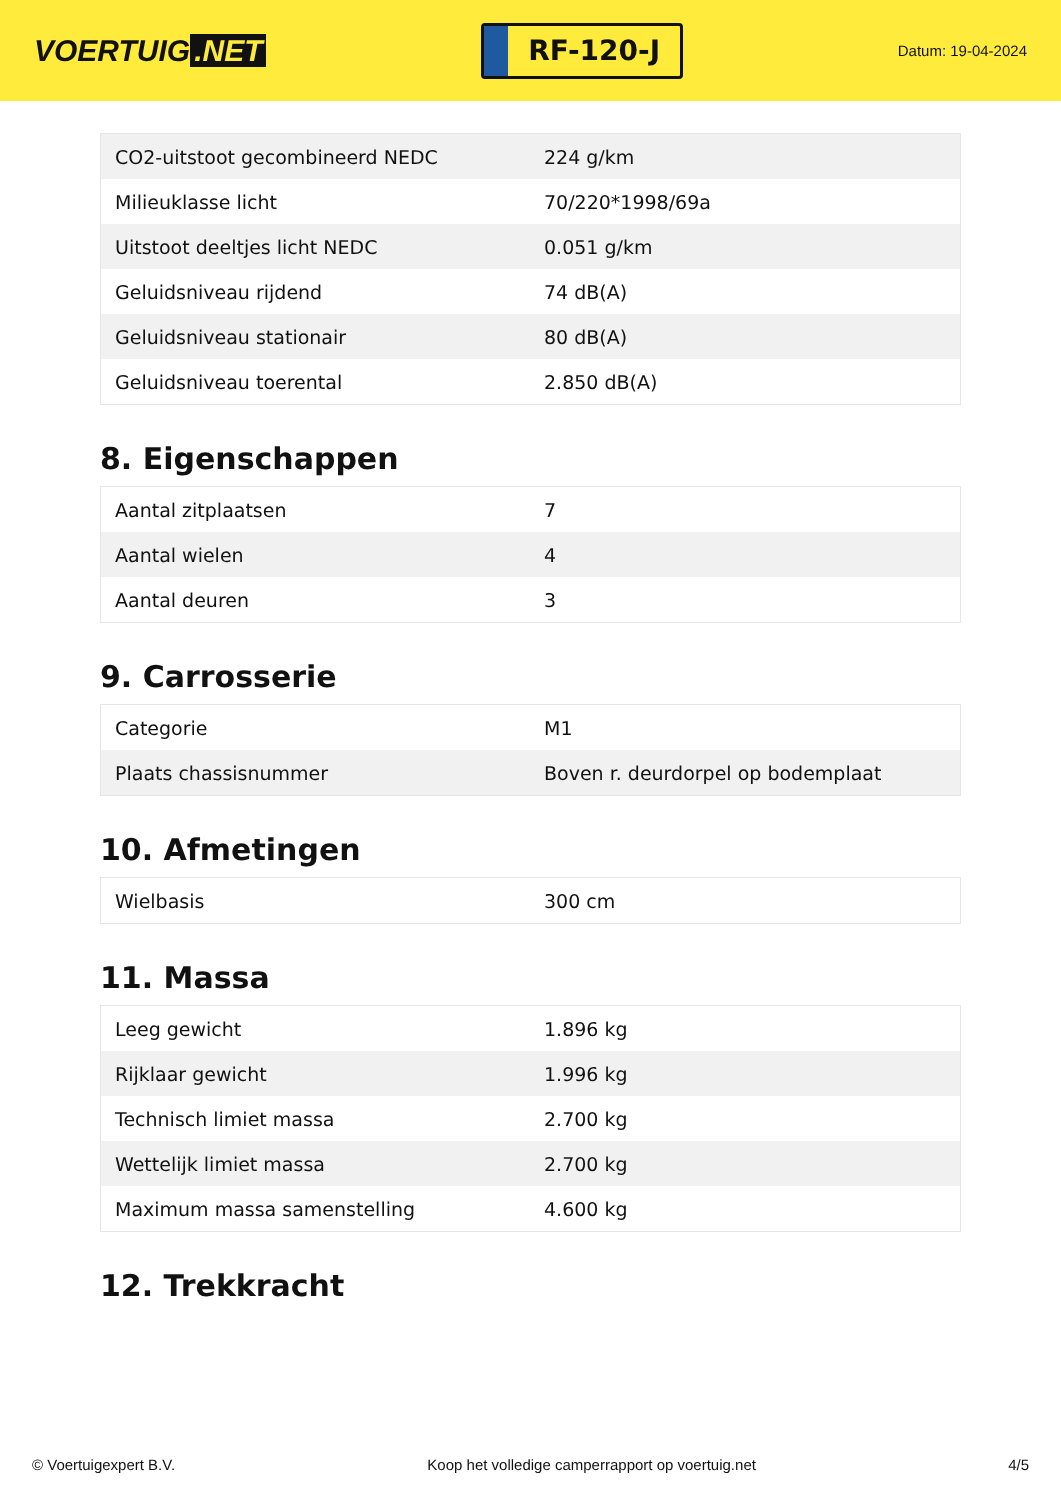VOERTUIG.NET
RF-120-J
Datum: 19-04-2024
| CO2-uitstoot gecombineerd NEDC | 224 g/km |
| Milieuklasse licht | 70/220*1998/69a |
| Uitstoot deeltjes licht NEDC | 0.051 g/km |
| Geluidsniveau rijdend | 74 dB(A) |
| Geluidsniveau stationair | 80 dB(A) |
| Geluidsniveau toerental | 2.850 dB(A) |
8. Eigenschappen
| Aantal zitplaatsen | 7 |
| Aantal wielen | 4 |
| Aantal deuren | 3 |
9. Carrosserie
| Categorie | M1 |
| Plaats chassisnummer | Boven r. deurdorpel op bodemplaat |
10. Afmetingen
| Wielbasis | 300 cm |
11. Massa
| Leeg gewicht | 1.896 kg |
| Rijklaar gewicht | 1.996 kg |
| Technisch limiet massa | 2.700 kg |
| Wettelijk limiet massa | 2.700 kg |
| Maximum massa samenstelling | 4.600 kg |
12. Trekkracht
© Voertuigexpert B.V. Koop het volledige camperrapport op voertuig.net 4/5